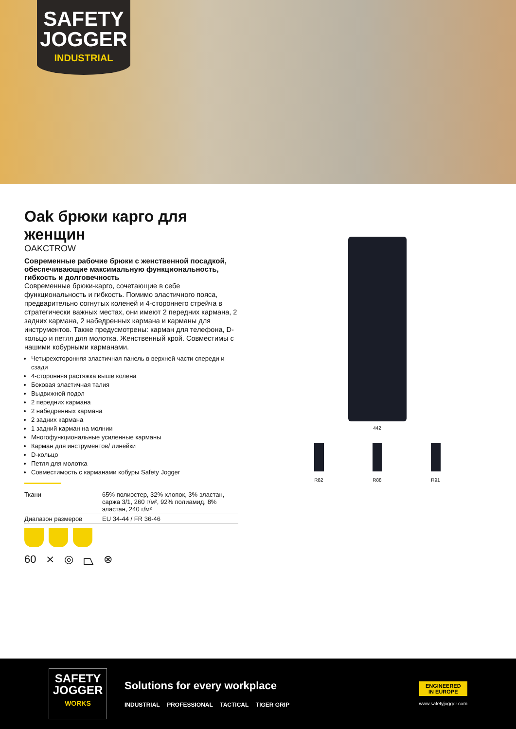SAFETY
JOGGER
INDUSTRIAL
Oak брюки карго для женщин
OAKCTROW
Современные рабочие брюки с женственной посадкой, обеспечивающие максимальную функциональность, гибкость и долговечность
Современные брюки-карго, сочетающие в себе функциональность и гибкость. Помимо эластичного пояса, предварительно согнутых коленей и 4-стороннего стрейча в стратегически важных местах, они имеют 2 передних кармана, 2 задних кармана, 2 набедренных кармана и карманы для инструментов. Также предусмотрены: карман для телефона, D-кольцо и петля для молотка. Женственный крой. Совместимы с нашими кобурными карманами.
Четырехсторонняя эластичная панель в верхней части спереди и сзади
4-сторонняя растяжка выше колена
Боковая эластичная талия
Выдвижной подол
2 передних кармана
2 набедренных кармана
2 задних кармана
1 задний карман на молнии
Многофункциональные усиленные карманы
Карман для инструментов/ линейки
D-кольцо
Петля для молотка
Совместимость с карманами кобуры Safety Jogger
| Ткани | 65% полиэстер, 32% хлопок, 3% эластан, саржа 3/1, 260 г/м², 92% полиамид, 8% эластан, 240 г/м² |
| Диапазон размеров | EU 34-44 / FR 36-46 |
60 ⨯ ◎ ⏢ ⊗
442
R82
R88
R91
SAFETY
JOGGER
WORKS
Solutions for every workplace
INDUSTRIAL PROFESSIONAL TACTICAL TIGER GRIP
ENGINEERED
IN EUROPE
www.safetyjogger.com